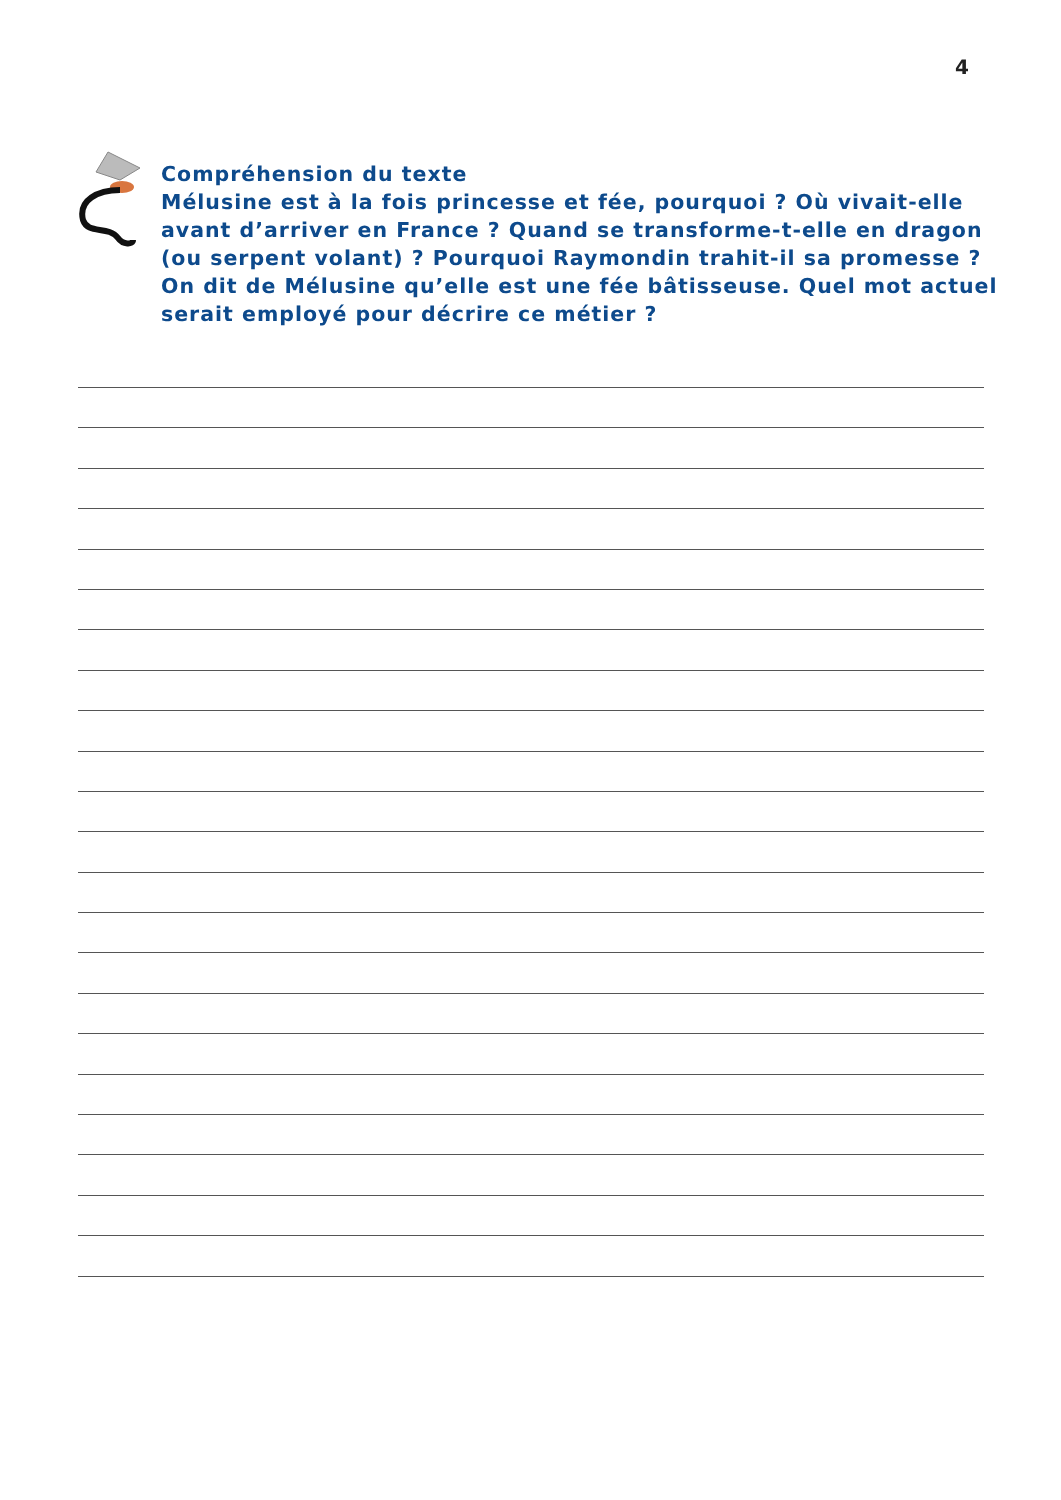4
Compréhension du texte
Mélusine est à la fois princesse et fée, pourquoi ? Où vivait-elle avant d’arriver en France ? Quand se transforme-t-elle en dragon (ou serpent volant) ? Pourquoi Raymondin trahit-il sa promesse ? On dit de Mélusine qu’elle est une fée bâtisseuse. Quel mot actuel serait employé pour décrire ce métier ?